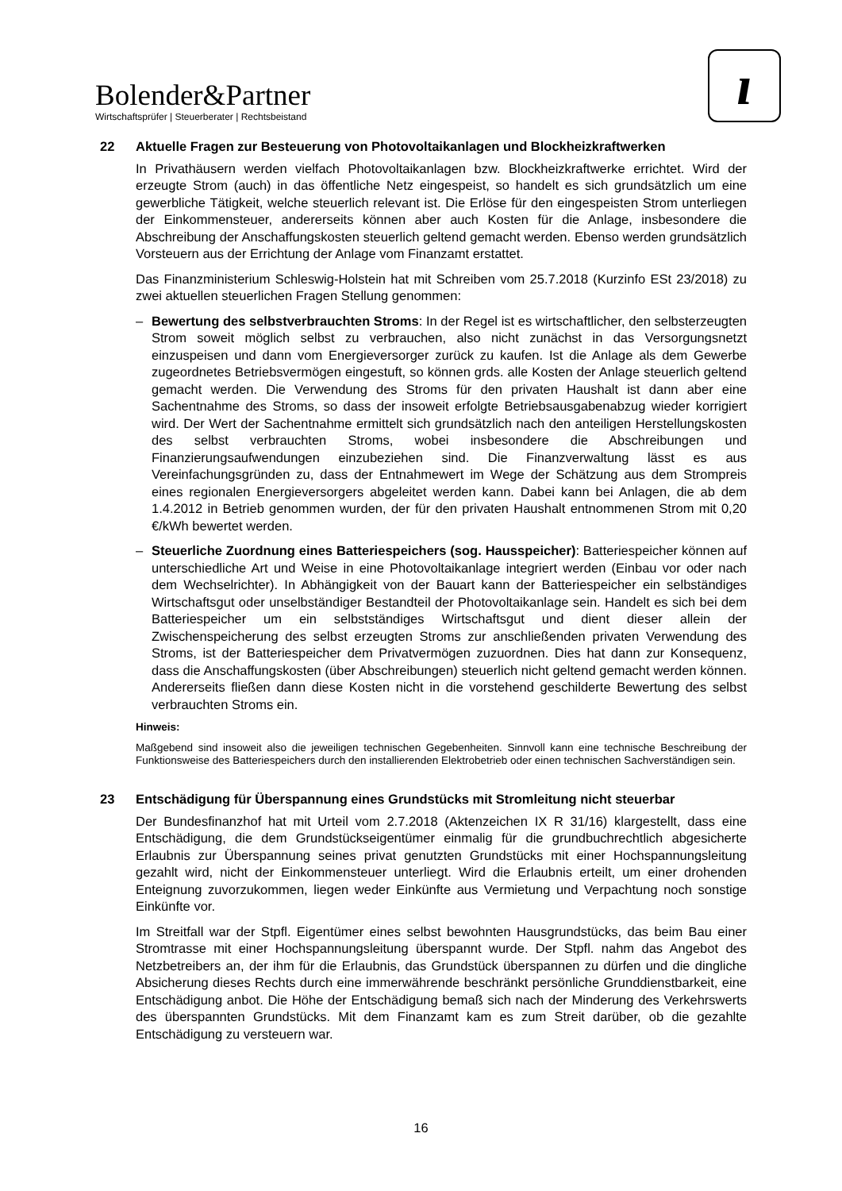Bolender&Partner
Wirtschaftsprüfer | Steuerberater | Rechtsbeistand
ı
22 Aktuelle Fragen zur Besteuerung von Photovoltaikanlagen und Blockheizkraftwerken
In Privathäusern werden vielfach Photovoltaikanlagen bzw. Blockheizkraftwerke errichtet. Wird der erzeugte Strom (auch) in das öffentliche Netz eingespeist, so handelt es sich grundsätzlich um eine gewerbliche Tätigkeit, welche steuerlich relevant ist. Die Erlöse für den eingespeisten Strom unterliegen der Einkommensteuer, andererseits können aber auch Kosten für die Anlage, insbesondere die Abschreibung der Anschaffungskosten steuerlich geltend gemacht werden. Ebenso werden grundsätzlich Vorsteuern aus der Errichtung der Anlage vom Finanzamt erstattet.
Das Finanzministerium Schleswig-Holstein hat mit Schreiben vom 25.7.2018 (Kurzinfo ESt 23/2018) zu zwei aktuellen steuerlichen Fragen Stellung genommen:
– Bewertung des selbstverbrauchten Stroms: In der Regel ist es wirtschaftlicher, den selbsterzeugten Strom soweit möglich selbst zu verbrauchen, also nicht zunächst in das Versorgungsnetzt einzuspeisen und dann vom Energieversorger zurück zu kaufen. Ist die Anlage als dem Gewerbe zugeordnetes Betriebsvermögen eingestuft, so können grds. alle Kosten der Anlage steuerlich geltend gemacht werden. Die Verwendung des Stroms für den privaten Haushalt ist dann aber eine Sachentnahme des Stroms, so dass der insoweit erfolgte Betriebsausgabenabzug wieder korrigiert wird. Der Wert der Sachentnahme ermittelt sich grundsätzlich nach den anteiligen Herstellungskosten des selbst verbrauchten Stroms, wobei insbesondere die Abschreibungen und Finanzierungsaufwendungen einzubeziehen sind. Die Finanzverwaltung lässt es aus Vereinfachungsgründen zu, dass der Entnahmewert im Wege der Schätzung aus dem Strompreis eines regionalen Energieversorgers abgeleitet werden kann. Dabei kann bei Anlagen, die ab dem 1.4.2012 in Betrieb genommen wurden, der für den privaten Haushalt entnommenen Strom mit 0,20 €/kWh bewertet werden.
– Steuerliche Zuordnung eines Batteriespeichers (sog. Hausspeicher): Batteriespeicher können auf unterschiedliche Art und Weise in eine Photovoltaikanlage integriert werden (Einbau vor oder nach dem Wechselrichter). In Abhängigkeit von der Bauart kann der Batteriespeicher ein selbständiges Wirtschaftsgut oder unselbständiger Bestandteil der Photovoltaikanlage sein. Handelt es sich bei dem Batteriespeicher um ein selbstständiges Wirtschaftsgut und dient dieser allein der Zwischenspeicherung des selbst erzeugten Stroms zur anschließenden privaten Verwendung des Stroms, ist der Batteriespeicher dem Privatvermögen zuzuordnen. Dies hat dann zur Konsequenz, dass die Anschaffungskosten (über Abschreibungen) steuerlich nicht geltend gemacht werden können. Andererseits fließen dann diese Kosten nicht in die vorstehend geschilderte Bewertung des selbst verbrauchten Stroms ein.
Hinweis:
Maßgebend sind insoweit also die jeweiligen technischen Gegebenheiten. Sinnvoll kann eine technische Beschreibung der Funktionsweise des Batteriespeichers durch den installierenden Elektrobetrieb oder einen technischen Sachverständigen sein.
23 Entschädigung für Überspannung eines Grundstücks mit Stromleitung nicht steuerbar
Der Bundesfinanzhof hat mit Urteil vom 2.7.2018 (Aktenzeichen IX R 31/16) klargestellt, dass eine Entschädigung, die dem Grundstückseigentümer einmalig für die grundbuchrechtlich abgesicherte Erlaubnis zur Überspannung seines privat genutzten Grundstücks mit einer Hochspannungsleitung gezahlt wird, nicht der Einkommensteuer unterliegt. Wird die Erlaubnis erteilt, um einer drohenden Enteignung zuvorzukommen, liegen weder Einkünfte aus Vermietung und Verpachtung noch sonstige Einkünfte vor.
Im Streitfall war der Stpfl. Eigentümer eines selbst bewohnten Hausgrundstücks, das beim Bau einer Stromtrasse mit einer Hochspannungsleitung überspannt wurde. Der Stpfl. nahm das Angebot des Netzbetreibers an, der ihm für die Erlaubnis, das Grundstück überspannen zu dürfen und die dingliche Absicherung dieses Rechts durch eine immerwährende beschränkt persönliche Grunddienstbarkeit, eine Entschädigung anbot. Die Höhe der Entschädigung bemaß sich nach der Minderung des Verkehrswerts des überspannten Grundstücks. Mit dem Finanzamt kam es zum Streit darüber, ob die gezahlte Entschädigung zu versteuern war.
16